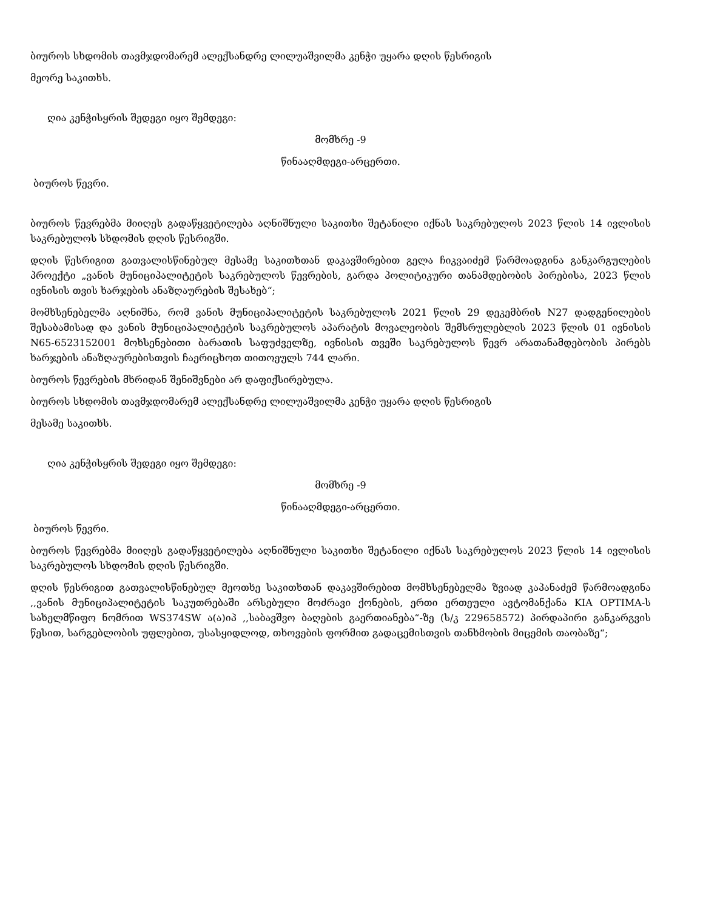ბიუროს სხდომის თავმჯდომარემ ალექსანდრე ლილუაშვილმა კენჭი უყარა დღის წესრიგის
მეორე საკითხს.
ღია კენჭისყრის შედეგი იყო შემდეგი:
მომხრე -9
წინააღმდეგი-არცერთი.
ბიუროს წევრი.
ბიუროს წევრებმა მიიღეს გადაწყვეტილება აღნიშნული საკითხი შეტანილი იქნას საკრებულოს 2023 წლის 14 ივლისის საკრებულოს სხდომის დღის წესრიგში.
დღის წესრიგით გათვალისწინებულ მესამე საკითხთან დაკავშირებით გელა ჩიკვაიძემ წარმოადგინა განკარგულების პროექტი „ვანის მუნიციპალიტეტის საკრებულოს წევრების, გარდა პოლიტიკური თანამდებობის პირებისა, 2023 წლის ივნისის თვის ხარჯების ანაზღაურების შესახებ“;
მომხსენებელმა აღნიშნა, რომ ვანის მუნიციპალიტეტის საკრებულოს 2021 წლის 29 დეკემბრის N27 დადგენილების შესაბამისად და ვანის მუნიციპალიტეტის საკრებულოს აპარატის მოვალეობის შემსრულებლის 2023 წლის 01 ივნისის N65-6523152001 მოხსენებითი ბარათის საფუძველზე, ივნისის თვეში საკრებულოს წევრ არათანამდებობის პირებს ხარჯების ანაზღაურებისთვის ჩაერიცხოთ თითოეულს 744 ლარი.
ბიუროს წევრების მხრიდან შენიშვნები არ დაფიქსირებულა.
ბიუროს სხდომის თავმჯდომარემ ალექსანდრე ლილუაშვილმა კენჭი უყარა დღის წესრიგის
მესამე საკითხს.
ღია კენჭისყრის შედეგი იყო შემდეგი:
მომხრე -9
წინააღმდეგი-არცერთი.
ბიუროს წევრი.
ბიუროს წევრებმა მიიღეს გადაწყვეტილება აღნიშნული საკითხი შეტანილი იქნას საკრებულოს 2023 წლის 14 ივლისის საკრებულოს სხდომის დღის წესრიგში.
დღის წესრიგით გათვალისწინებულ მეოთხე საკითხთან დაკავშირებით მომხსენებელმა ზვიად კაპანაძემ წარმოადგინა ,,ვანის მუნიციპალიტეტის საკუთრებაში არსებული მოძრავი ქონების, ერთი ერთეული ავტომანქანა KIA OPTIMA-ს სახელმწიფო ნომრით WS374SW ა(ა)იპ ,,საბავშვო ბაღების გაერთიანება“-ზე (ს/კ 229658572) პირდაპირი განკარგვის წესით, სარგებლობის უფლებით, უსასყიდლოდ, თხოვების ფორმით გადაცემისთვის თანხმობის მიცემის თაობაზე“;